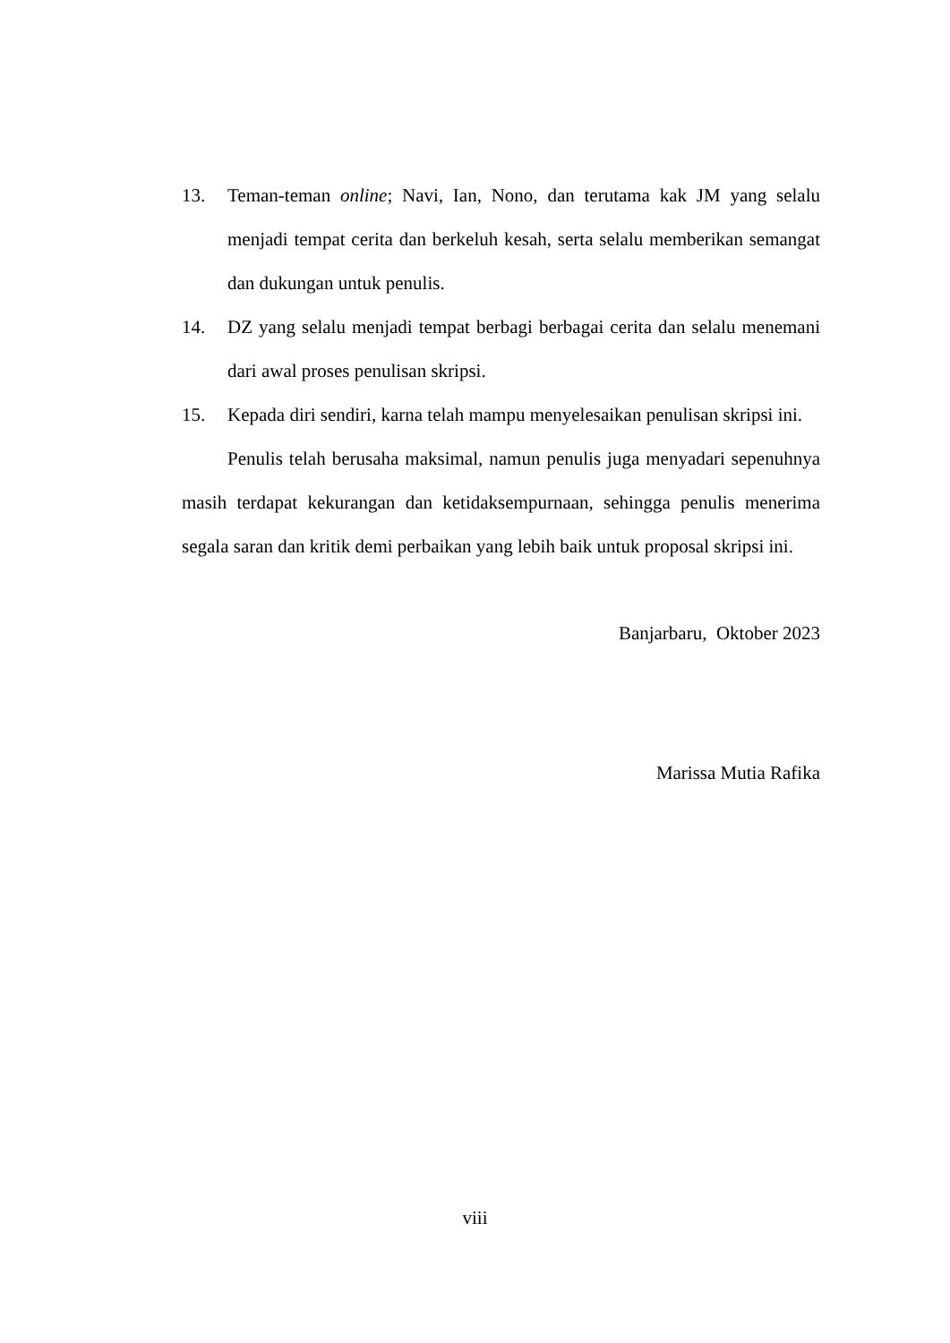13. Teman-teman online; Navi, Ian, Nono, dan terutama kak JM yang selalu menjadi tempat cerita dan berkeluh kesah, serta selalu memberikan semangat dan dukungan untuk penulis.
14. DZ yang selalu menjadi tempat berbagi berbagai cerita dan selalu menemani dari awal proses penulisan skripsi.
15. Kepada diri sendiri, karna telah mampu menyelesaikan penulisan skripsi ini.
Penulis telah berusaha maksimal, namun penulis juga menyadari sepenuhnya masih terdapat kekurangan dan ketidaksempurnaan, sehingga penulis menerima segala saran dan kritik demi perbaikan yang lebih baik untuk proposal skripsi ini.
Banjarbaru, Oktober 2023
Marissa Mutia Rafika
viii